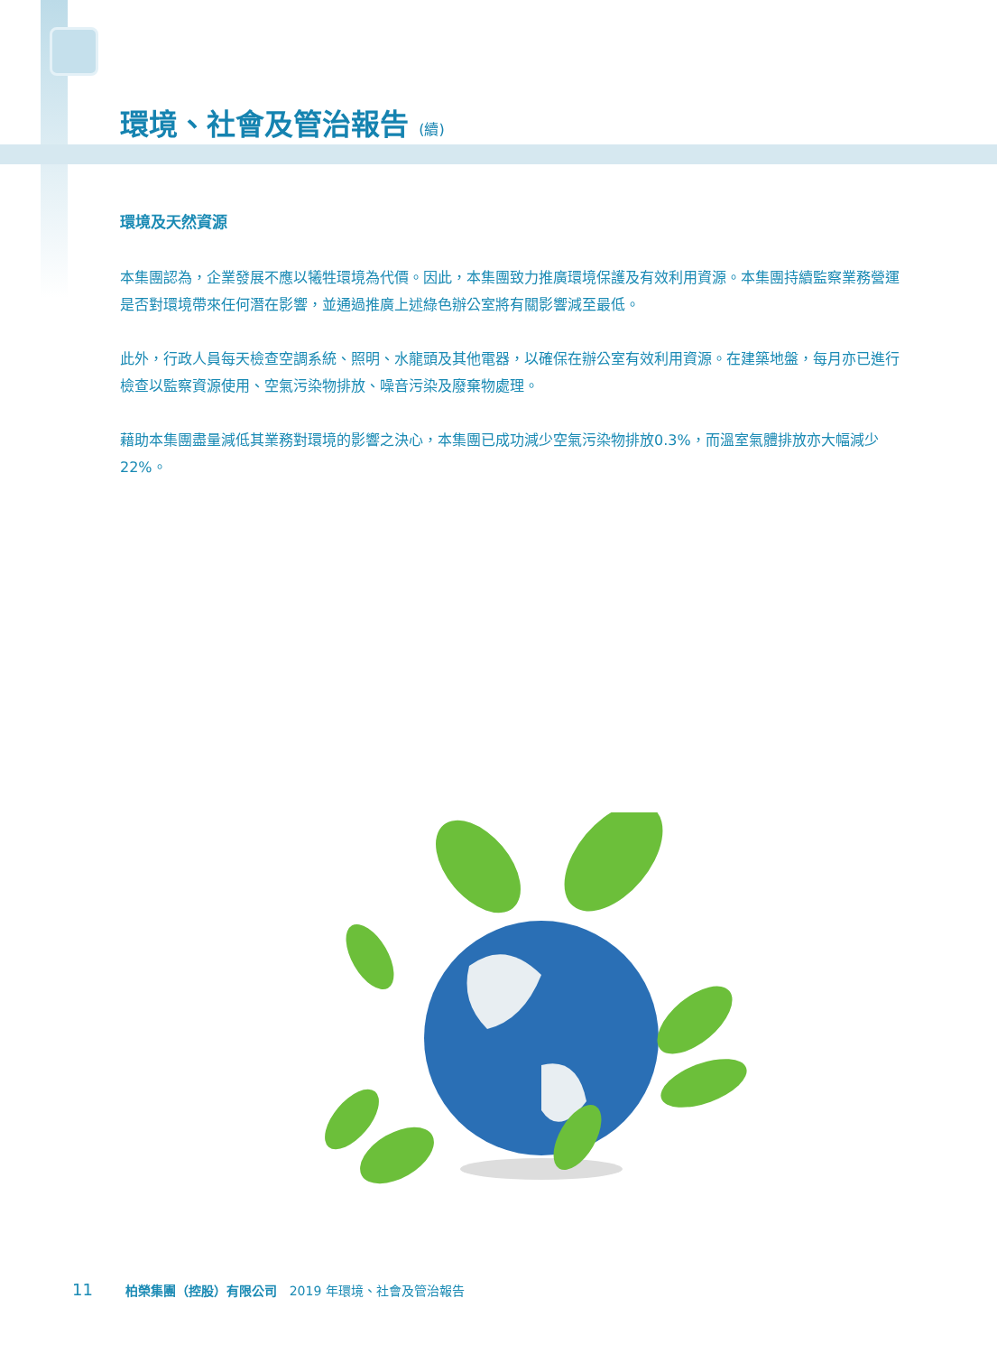環境、社會及管治報告 (續)
環境及天然資源
本集團認為，企業發展不應以犧牲環境為代價。因此，本集團致力推廣環境保護及有效利用資源。本集團持續監察業務營運是否對環境帶來任何潛在影響，並通過推廣上述綠色辦公室將有關影響減至最低。
此外，行政人員每天檢查空調系統、照明、水龍頭及其他電器，以確保在辦公室有效利用資源。在建築地盤，每月亦已進行檢查以監察資源使用、空氣污染物排放、噪音污染及廢棄物處理。
藉助本集團盡量減低其業務對環境的影響之決心，本集團已成功減少空氣污染物排放0.3%，而溫室氣體排放亦大幅減少22%。
11 柏榮集團（控股）有限公司 2019 年環境、社會及管治報告